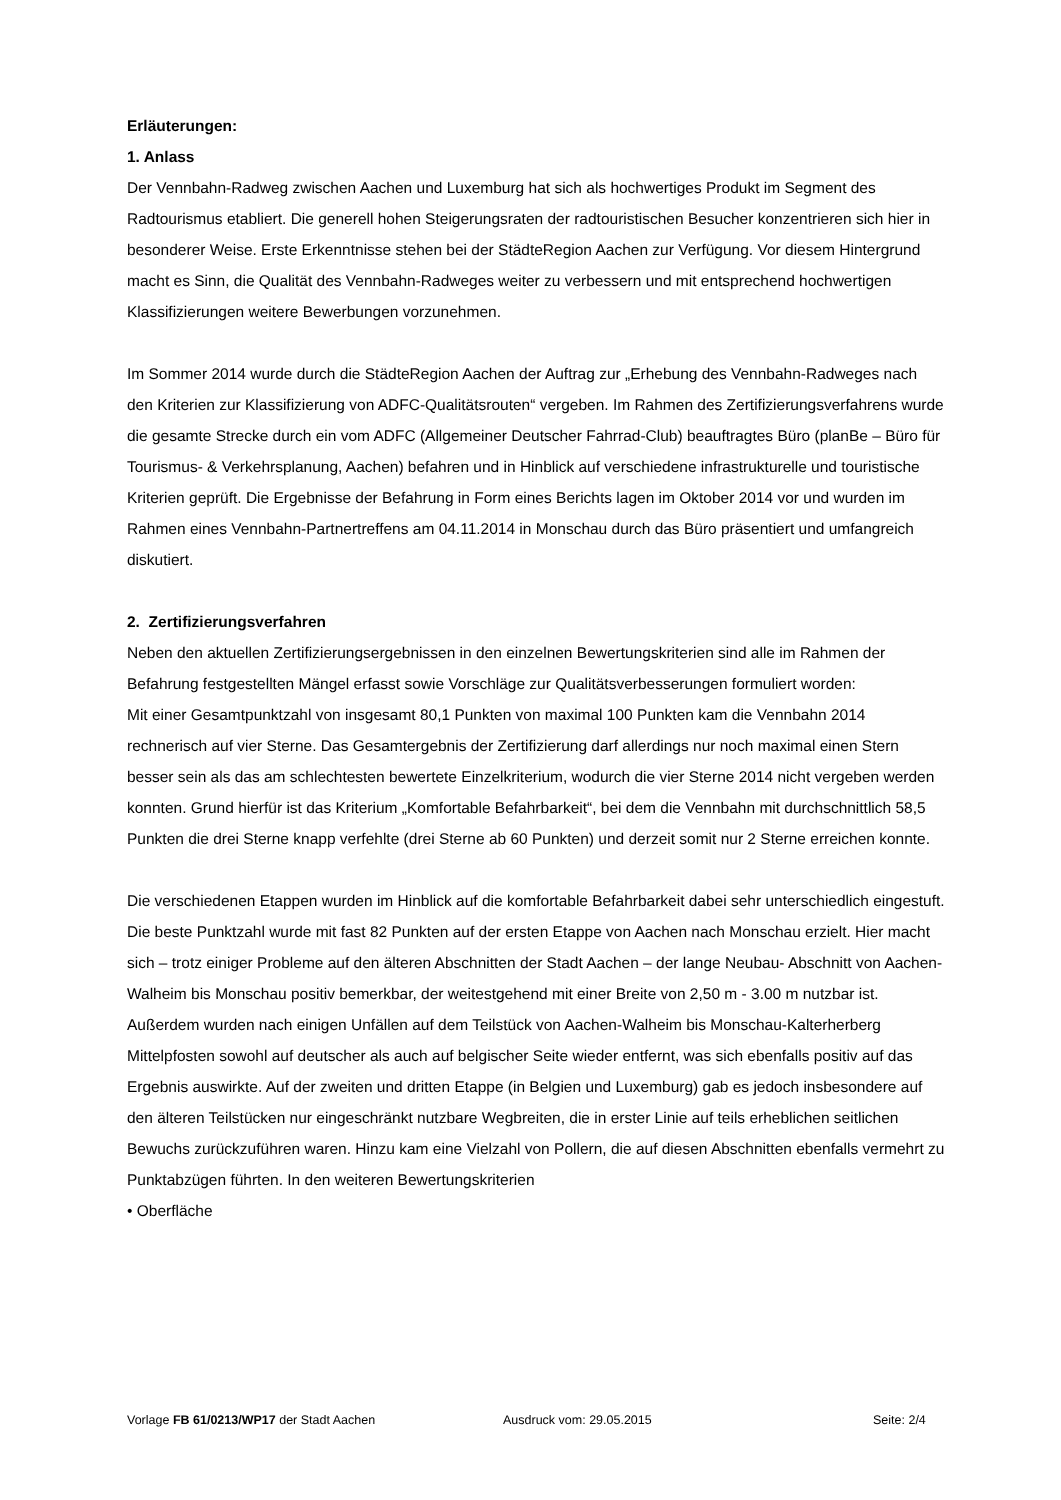Erläuterungen:
1. Anlass
Der Vennbahn-Radweg zwischen Aachen und Luxemburg hat sich als hochwertiges Produkt im Segment des Radtourismus etabliert. Die generell hohen Steigerungsraten der radtouristischen Besucher konzentrieren sich hier in besonderer Weise. Erste Erkenntnisse stehen bei der StädteRegion Aachen zur Verfügung. Vor diesem Hintergrund macht es Sinn, die Qualität des Vennbahn-Radweges weiter zu verbessern und mit entsprechend hochwertigen Klassifizierungen weitere Bewerbungen vorzunehmen.
Im Sommer 2014 wurde durch die StädteRegion Aachen der Auftrag zur „Erhebung des Vennbahn-Radweges nach den Kriterien zur Klassifizierung von ADFC-Qualitätsrouten“ vergeben. Im Rahmen des Zertifizierungsverfahrens wurde die gesamte Strecke durch ein vom ADFC (Allgemeiner Deutscher Fahrrad-Club) beauftragtes Büro (planBe – Büro für Tourismus- & Verkehrsplanung, Aachen) befahren und in Hinblick auf verschiedene infrastrukturelle und touristische Kriterien geprüft. Die Ergebnisse der Befahrung in Form eines Berichts lagen im Oktober 2014 vor und wurden im Rahmen eines Vennbahn-Partnertreffens am 04.11.2014 in Monschau durch das Büro präsentiert und umfangreich diskutiert.
2. Zertifizierungsverfahren
Neben den aktuellen Zertifizierungsergebnissen in den einzelnen Bewertungskriterien sind alle im Rahmen der Befahrung festgestellten Mängel erfasst sowie Vorschläge zur Qualitätsverbesserungen formuliert worden:
Mit einer Gesamtpunktzahl von insgesamt 80,1 Punkten von maximal 100 Punkten kam die Vennbahn 2014 rechnerisch auf vier Sterne. Das Gesamtergebnis der Zertifizierung darf allerdings nur noch maximal einen Stern besser sein als das am schlechtesten bewertete Einzelkriterium, wodurch die vier Sterne 2014 nicht vergeben werden konnten. Grund hierfür ist das Kriterium „Komfortable Befahrbarkeit“, bei dem die Vennbahn mit durchschnittlich 58,5 Punkten die drei Sterne knapp verfehlte (drei Sterne ab 60 Punkten) und derzeit somit nur 2 Sterne erreichen konnte.
Die verschiedenen Etappen wurden im Hinblick auf die komfortable Befahrbarkeit dabei sehr unterschiedlich eingestuft. Die beste Punktzahl wurde mit fast 82 Punkten auf der ersten Etappe von Aachen nach Monschau erzielt. Hier macht sich – trotz einiger Probleme auf den älteren Abschnitten der Stadt Aachen – der lange Neubau- Abschnitt von Aachen-Walheim bis Monschau positiv bemerkbar, der weitestgehend mit einer Breite von 2,50 m - 3.00 m nutzbar ist. Außerdem wurden nach einigen Unfällen auf dem Teilstück von Aachen-Walheim bis Monschau-Kalterherberg Mittelpfosten sowohl auf deutscher als auch auf belgischer Seite wieder entfernt, was sich ebenfalls positiv auf das Ergebnis auswirkte. Auf der zweiten und dritten Etappe (in Belgien und Luxemburg) gab es jedoch insbesondere auf den älteren Teilstücken nur eingeschränkt nutzbare Wegbreiten, die in erster Linie auf teils erheblichen seitlichen Bewuchs zurückzuführen waren. Hinzu kam eine Vielzahl von Pollern, die auf diesen Abschnitten ebenfalls vermehrt zu Punktabzügen führten. In den weiteren Bewertungskriterien
• Oberfläche
Vorlage FB 61/0213/WP17 der Stadt Aachen Ausdruck vom: 29.05.2015 Seite: 2/4